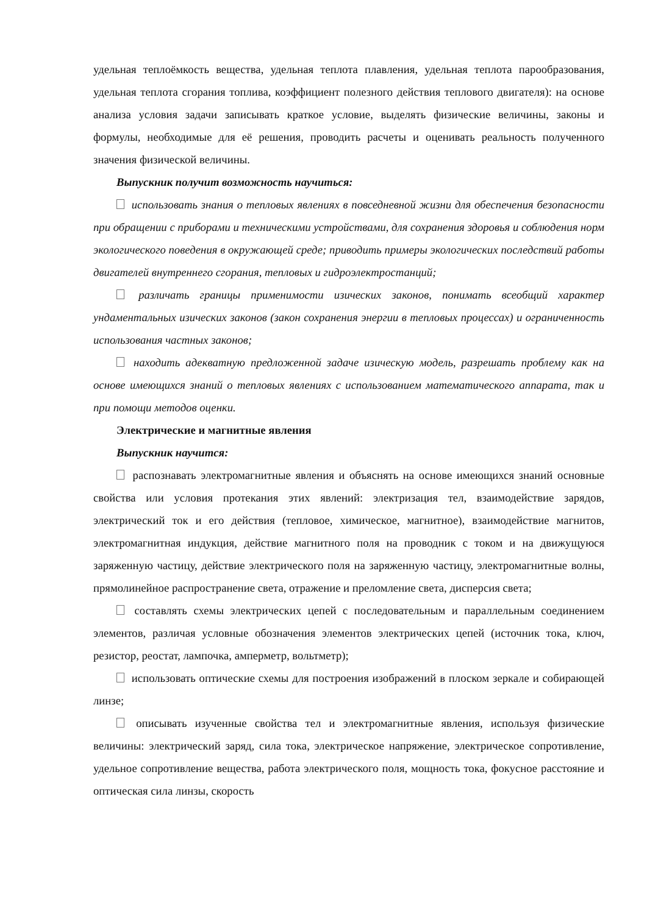удельная теплоёмкость вещества, удельная теплота плавления, удельная теплота парообразования, удельная теплота сгорания топлива, коэффициент полезного действия теплового двигателя): на основе анализа условия задачи записывать краткое условие, выделять физические величины, законы и формулы, необходимые для её решения, проводить расчеты и оценивать реальность полученного значения физической величины.
Выпускник получит возможность научиться:
использовать знания о тепловых явлениях в повседневной жизни для обеспечения безопасности при обращении с приборами и техническими устройствами, для сохранения здоровья и соблюдения норм экологического поведения в окружающей среде; приводить примеры экологических последствий работы двигателей внутреннего сгорания, тепловых и гидроэлектростанций;
различать границы применимости изических законов, понимать всеобщий характер ундаментальных изических законов (закон сохранения энергии в тепловых процессах) и ограниченность использования частных законов;
находить адекватную предложенной задаче изическую модель, разрешать проблему как на основе имеющихся знаний о тепловых явлениях с использованием математического аппарата, так и при помощи методов оценки.
Электрические и магнитные явления
Выпускник научится:
распознавать электромагнитные явления и объяснять на основе имеющихся знаний основные свойства или условия протекания этих явлений: электризация тел, взаимодействие зарядов, электрический ток и его действия (тепловое, химическое, магнитное), взаимодействие магнитов, электромагнитная индукция, действие магнитного поля на проводник с током и на движущуюся заряженную частицу, действие электрического поля на заряженную частицу, электромагнитные волны, прямолинейное распространение света, отражение и преломление света, дисперсия света;
составлять схемы электрических цепей с последовательным и параллельным соединением элементов, различая условные обозначения элементов электрических цепей (источник тока, ключ, резистор, реостат, лампочка, амперметр, вольтметр);
использовать оптические схемы для построения изображений в плоском зеркале и собирающей линзе;
описывать изученные свойства тел и электромагнитные явления, используя физические величины: электрический заряд, сила тока, электрическое напряжение, электрическое сопротивление, удельное сопротивление вещества, работа электрического поля, мощность тока, фокусное расстояние и оптическая сила линзы, скорость